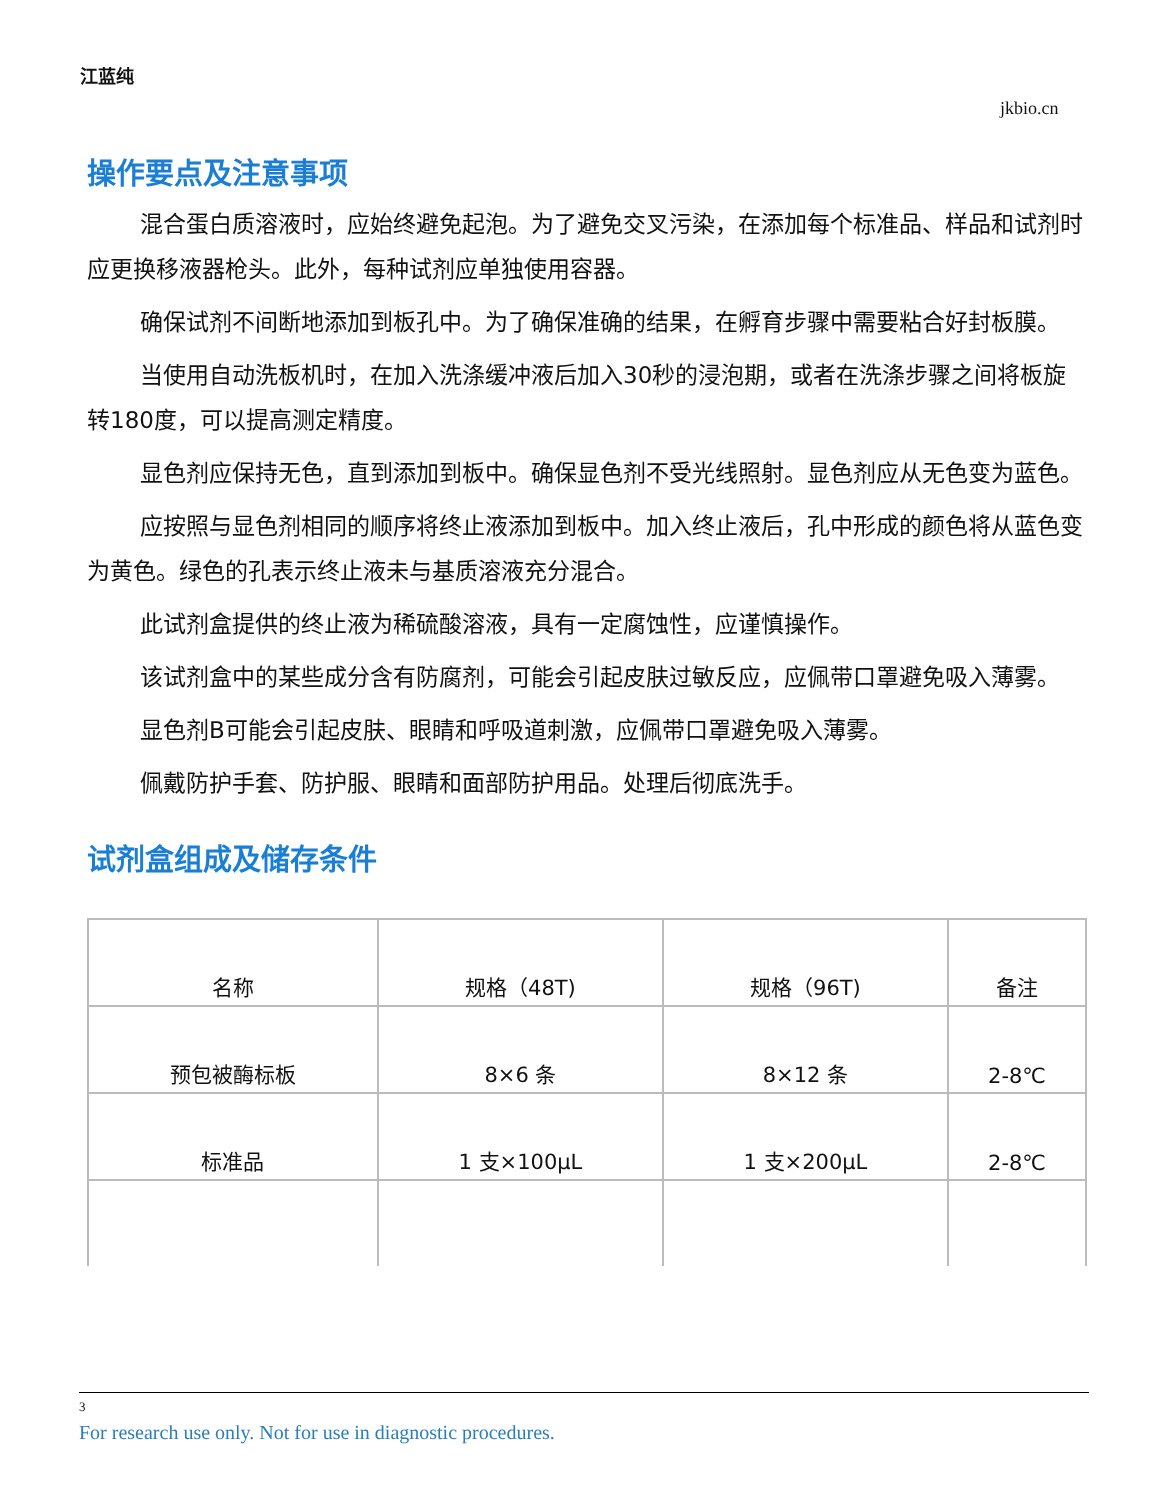江蓝纯
jkbio.cn
操作要点及注意事项
混合蛋白质溶液时，应始终避免起泡。为了避免交叉污染，在添加每个标准品、样品和试剂时应更换移液器枪头。此外，每种试剂应单独使用容器。
确保试剂不间断地添加到板孔中。为了确保准确的结果，在孵育步骤中需要粘合好封板膜。
当使用自动洗板机时，在加入洗涤缓冲液后加入30秒的浸泡期，或者在洗涤步骤之间将板旋转180度，可以提高测定精度。
显色剂应保持无色，直到添加到板中。确保显色剂不受光线照射。显色剂应从无色变为蓝色。
应按照与显色剂相同的顺序将终止液添加到板中。加入终止液后，孔中形成的颜色将从蓝色变为黄色。绿色的孔表示终止液未与基质溶液充分混合。
此试剂盒提供的终止液为稀硫酸溶液，具有一定腐蚀性，应谨慎操作。
该试剂盒中的某些成分含有防腐剂，可能会引起皮肤过敏反应，应佩带口罩避免吸入薄雾。
显色剂B可能会引起皮肤、眼睛和呼吸道刺激，应佩带口罩避免吸入薄雾。
佩戴防护手套、防护服、眼睛和面部防护用品。处理后彻底洗手。
试剂盒组成及储存条件
| 名称 | 规格（48T) | 规格（96T) | 备注 |
| 预包被酶标板 | 8×6 条 | 8×12 条 | 2-8℃ |
| 标准品 | 1 支×100μL | 1 支×200μL | 2-8℃ |
3
For research use only. Not for use in diagnostic procedures.